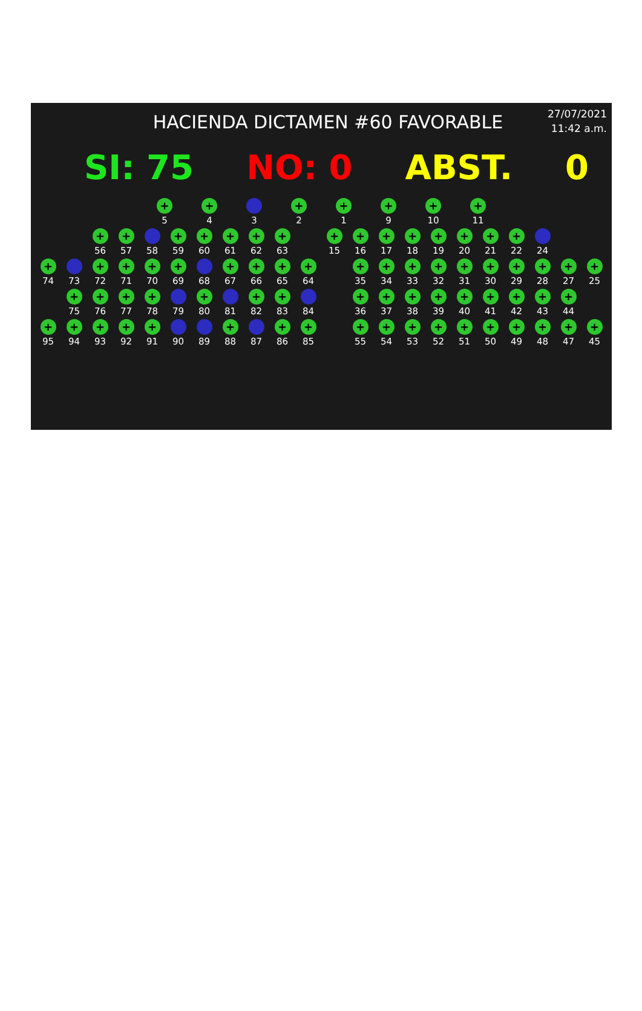HACIENDA DICTAMEN #60 FAVORABLE
27/07/2021
11:42 a.m.
SI: 75 NO: 0 ABST. 0
+
5
+
4
3
+
2
+
1
+
9
+
10
+
11
+
56
+
57
58
+
59
+
60
+
61
+
62
+
63
+
15
+
16
+
17
+
18
+
19
+
20
+
21
+
22
24
+
74
73
+
72
+
71
+
70
+
69
68
+
67
+
66
+
65
+
64
+
35
+
34
+
33
+
32
+
31
+
30
+
29
+
28
+
27
+
25
+
75
+
76
+
77
+
78
79
+
80
81
+
82
+
83
84
+
36
+
37
+
38
+
39
+
40
+
41
+
42
+
43
+
44
+
95
+
94
+
93
+
92
+
91
90 89
+
88
87
+
86
+
85
+
55
+
54
+
53
+
52
+
51
+
50
+
49
+
48
+
47
+
45